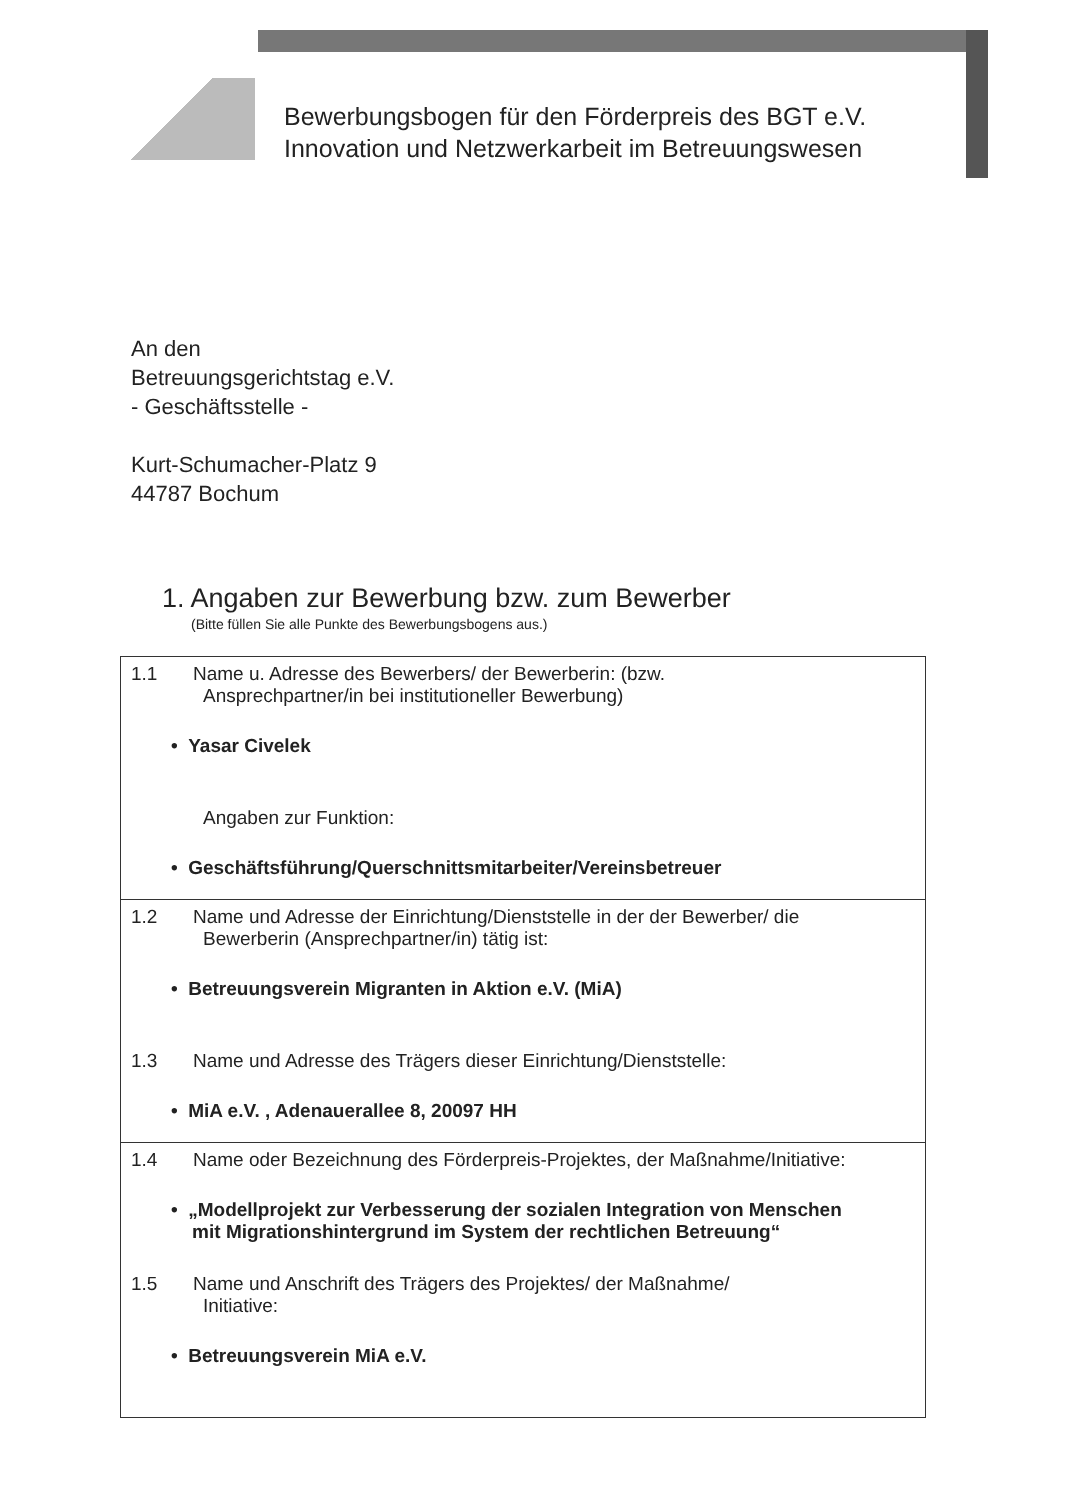Bewerbungsbogen für den Förderpreis des BGT e.V.
Innovation und Netzwerkarbeit im Betreuungswesen
An den
Betreuungsgerichtstag e.V.
- Geschäftsstelle -
Kurt-Schumacher-Platz 9
44787 Bochum
1. Angaben zur Bewerbung bzw. zum Bewerber
(Bitte füllen Sie alle Punkte des Bewerbungsbogens aus.)
| 1.1 Name u. Adresse des Bewerbers/ der Bewerberin: (bzw. Ansprechpartner/in bei institutioneller Bewerbung) • Yasar Civelek Angaben zur Funktion: • Geschäftsführung/Querschnittsmitarbeiter/Vereinsbetreuer |
| 1.2 Name und Adresse der Einrichtung/Dienststelle in der der Bewerber/ die Bewerberin (Ansprechpartner/in) tätig ist: • Betreuungsverein Migranten in Aktion e.V. (MiA) 1.3 Name und Adresse des Trägers dieser Einrichtung/Dienststelle: • MiA e.V. , Adenauerallee 8, 20097 HH |
| 1.4 Name oder Bezeichnung des Förderpreis-Projektes, der Maßnahme/Initiative: • „Modellprojekt zur Verbesserung der sozialen Integration von Menschen mit Migrationshintergrund im System der rechtlichen Betreuung“ 1.5 Name und Anschrift des Trägers des Projektes/ der Maßnahme/ Initiative: • Betreuungsverein MiA e.V. |